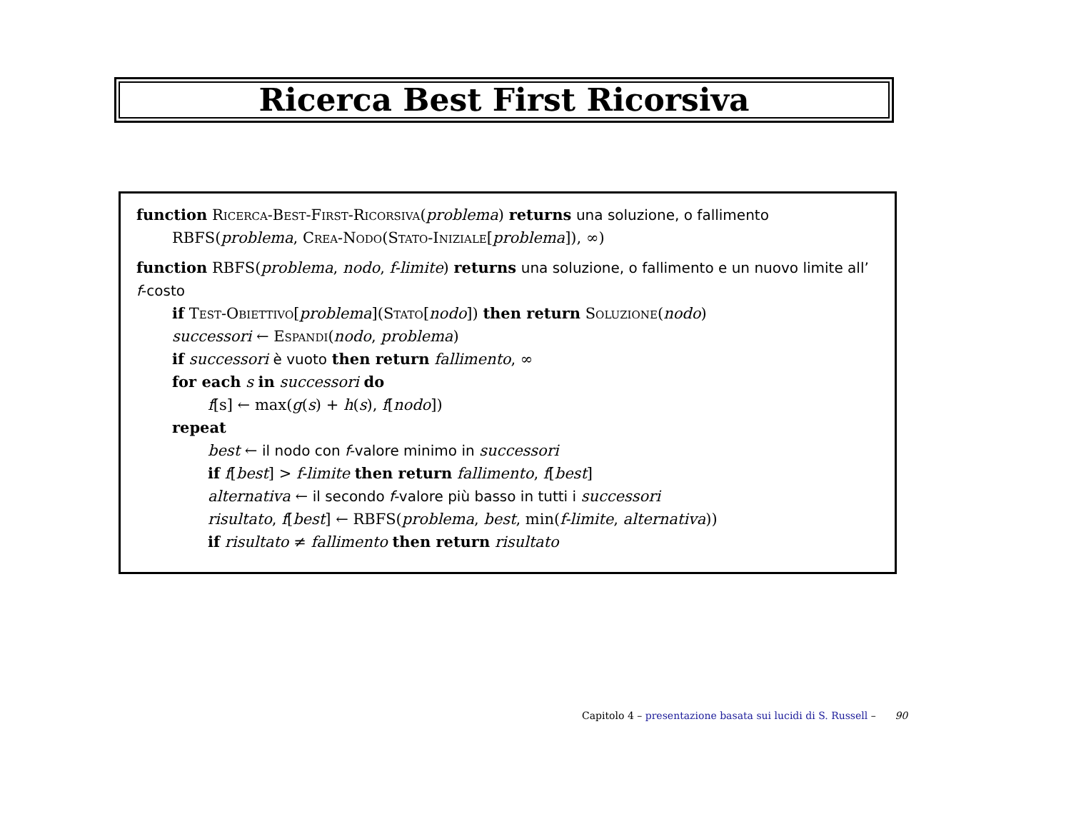Ricerca Best First Ricorsiva
function Ricerca-Best-First-Ricorsiva(problema) returns una soluzione, o fallimento
RBFS(problema, Crea-Nodo(Stato-Iniziale[problema]), ∞)
function RBFS(problema, nodo, f-limite) returns una soluzione, o fallimento e un nuovo limite all’ f-costo
if Test-Obiettivo[problema](Stato[nodo]) then return Soluzione(nodo)
successori ← Espandi(nodo, problema)
if successori è vuoto then return fallimento, ∞
for each s in successori do
f[s] ← max(g(s) + h(s), f[nodo])
repeat
best ← il nodo con f-valore minimo in successori
if f[best] > f-limite then return fallimento, f[best]
alternativa ← il secondo f-valore più basso in tutti i successori
risultato, f[best] ← RBFS(problema, best, min(f-limite, alternativa))
if risultato ≠ fallimento then return risultato
Capitolo 4 – presentazione basata sui lucidi di S. Russell – 90